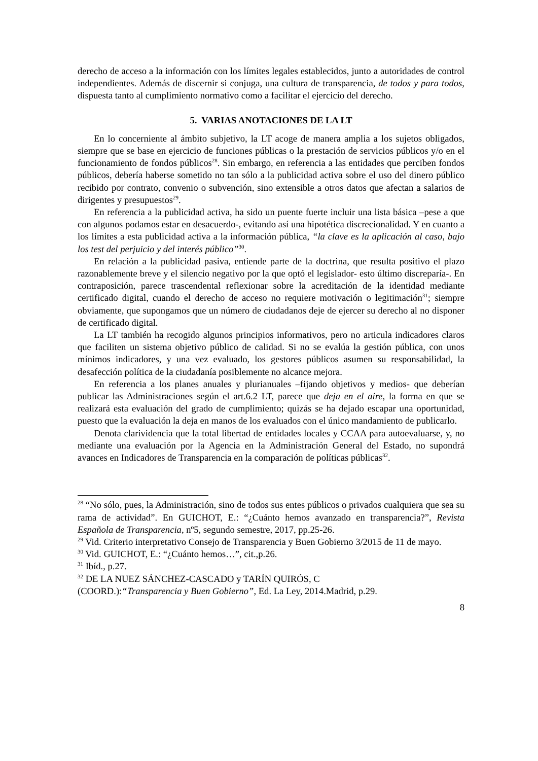derecho de acceso a la información con los límites legales establecidos, junto a autoridades de control independientes. Además de discernir si conjuga, una cultura de transparencia, de todos y para todos, dispuesta tanto al cumplimiento normativo como a facilitar el ejercicio del derecho.
5. VARIAS ANOTACIONES DE LA LT
En lo concerniente al ámbito subjetivo, la LT acoge de manera amplia a los sujetos obligados, siempre que se base en ejercicio de funciones públicas o la prestación de servicios públicos y/o en el funcionamiento de fondos públicos<sup>28</sup>. Sin embargo, en referencia a las entidades que perciben fondos públicos, debería haberse sometido no tan sólo a la publicidad activa sobre el uso del dinero público recibido por contrato, convenio o subvención, sino extensible a otros datos que afectan a salarios de dirigentes y presupuestos<sup>29</sup>.
En referencia a la publicidad activa, ha sido un puente fuerte incluir una lista básica –pese a que con algunos podamos estar en desacuerdo-, evitando así una hipotética discrecionalidad. Y en cuanto a los límites a esta publicidad activa a la información pública, “la clave es la aplicación al caso, bajo los test del perjuicio y del interés público”<sup>30</sup>.
En relación a la publicidad pasiva, entiende parte de la doctrina, que resulta positivo el plazo razonablemente breve y el silencio negativo por la que optó el legislador- esto último discreparía-. En contraposición, parece trascendental reflexionar sobre la acreditación de la identidad mediante certificado digital, cuando el derecho de acceso no requiere motivación o legitimación<sup>31</sup>; siempre obviamente, que supongamos que un número de ciudadanos deje de ejercer su derecho al no disponer de certificado digital.
La LT también ha recogido algunos principios informativos, pero no articula indicadores claros que faciliten un sistema objetivo público de calidad. Si no se evalúa la gestión pública, con unos mínimos indicadores, y una vez evaluado, los gestores públicos asumen su responsabilidad, la desafección política de la ciudadanía posiblemente no alcance mejora.
En referencia a los planes anuales y plurianuales –fijando objetivos y medios- que deberían publicar las Administraciones según el art.6.2 LT, parece que deja en el aire, la forma en que se realizará esta evaluación del grado de cumplimiento; quizás se ha dejado escapar una oportunidad, puesto que la evaluación la deja en manos de los evaluados con el único mandamiento de publicarlo.
Denota clarividencia que la total libertad de entidades locales y CCAA para autoevaluarse, y, no mediante una evaluación por la Agencia en la Administración General del Estado, no supondrá avances en Indicadores de Transparencia en la comparación de políticas públicas<sup>32</sup>.
<sup>28</sup> “No sólo, pues, la Administración, sino de todos sus entes públicos o privados cualquiera que sea su rama de actividad”. En GUICHOT, E.: “¿Cuánto hemos avanzado en transparencia?”, Revista Española de Transparencia, nº5, segundo semestre, 2017, pp.25-26.
<sup>29</sup> Vid. Criterio interpretativo Consejo de Transparencia y Buen Gobierno 3/2015 de 11 de mayo.
<sup>30</sup> Vid. GUICHOT, E.: “¿Cuánto hemos…”, cit.,p.26.
<sup>31</sup> Ibíd., p.27.
<sup>32</sup> DE LA NUEZ SÁNCHEZ-CASCADO y TARÍN QUIRÓS, C
(COORD.):“Transparencia y Buen Gobierno”, Ed. La Ley, 2014.Madrid, p.29.
8